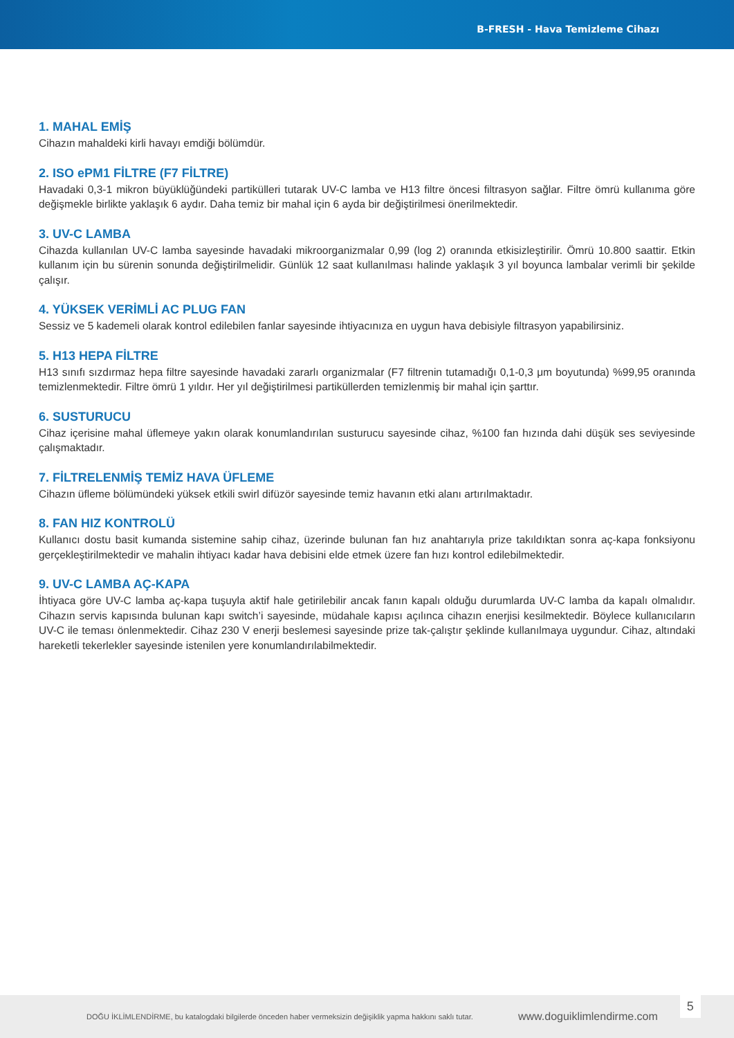B-FRESH - Hava Temizleme Cihazı
1. MAHAL EMİŞ
Cihazın mahaldeki kirli havayı emdiği bölümdür.
2. ISO ePM1 FİLTRE (F7 FİLTRE)
Havadaki 0,3-1 mikron büyüklüğündeki partikülleri tutarak UV-C lamba ve H13 filtre öncesi filtrasyon sağlar. Filtre ömrü kullanıma göre değişmekle birlikte yaklaşık 6 aydır. Daha temiz bir mahal için 6 ayda bir değiştirilmesi önerilmektedir.
3. UV-C LAMBA
Cihazda kullanılan UV-C lamba sayesinde havadaki mikroorganizmalar 0,99 (log 2) oranında etkisizleştirilir. Ömrü 10.800 saattir. Etkin kullanım için bu sürenin sonunda değiştirilmelidir. Günlük 12 saat kullanılması halinde yaklaşık 3 yıl boyunca lambalar verimli bir şekilde çalışır.
4. YÜKSEK VERİMLİ AC PLUG FAN
Sessiz ve 5 kademeli olarak kontrol edilebilen fanlar sayesinde ihtiyacınıza en uygun hava debisiyle filtrasyon yapabilirsiniz.
5. H13 HEPA FİLTRE
H13 sınıfı sızdırmaz hepa filtre sayesinde havadaki zararlı organizmalar (F7 filtrenin tutamadığı 0,1-0,3 μm boyutunda) %99,95 oranında temizlenmektedir. Filtre ömrü 1 yıldır. Her yıl değiştirilmesi partiküllerden temizlenmiş bir mahal için şarttır.
6. SUSTURUCU
Cihaz içerisine mahal üflemeye yakın olarak konumlandırılan susturucu sayesinde cihaz, %100 fan hızında dahi düşük ses seviyesinde çalışmaktadır.
7. FİLTRELENMİŞ TEMİZ HAVA ÜFLEME
Cihazın üfleme bölümündeki yüksek etkili swirl difüzör sayesinde temiz havanın etki alanı artırılmaktadır.
8. FAN HIZ KONTROLÜ
Kullanıcı dostu basit kumanda sistemine sahip cihaz, üzerinde bulunan fan hız anahtarıyla prize takıldıktan sonra aç-kapa fonksiyonu gerçekleştirilmektedir ve mahalin ihtiyacı kadar hava debisini elde etmek üzere fan hızı kontrol edilebilmektedir.
9. UV-C LAMBA AÇ-KAPA
İhtiyaca göre UV-C lamba aç-kapa tuşuyla aktif hale getirilebilir ancak fanın kapalı olduğu durumlarda UV-C lamba da kapalı olmalıdır. Cihazın servis kapısında bulunan kapı switch’i sayesinde, müdahale kapısı açılınca cihazın enerjisi kesilmektedir. Böylece kullanıcıların UV-C ile teması önlenmektedir. Cihaz 230 V enerji beslemesi sayesinde prize tak-çalıştır şeklinde kullanılmaya uygundur. Cihaz, altındaki hareketli tekerlekler sayesinde istenilen yere konumlandırılabilmektedir.
DOĞU İKLİMLENDİRME, bu katalogdaki bilgilerde önceden haber vermeksizin değişiklik yapma hakkını saklı tutar. www.doguiklimlendirme.com 5